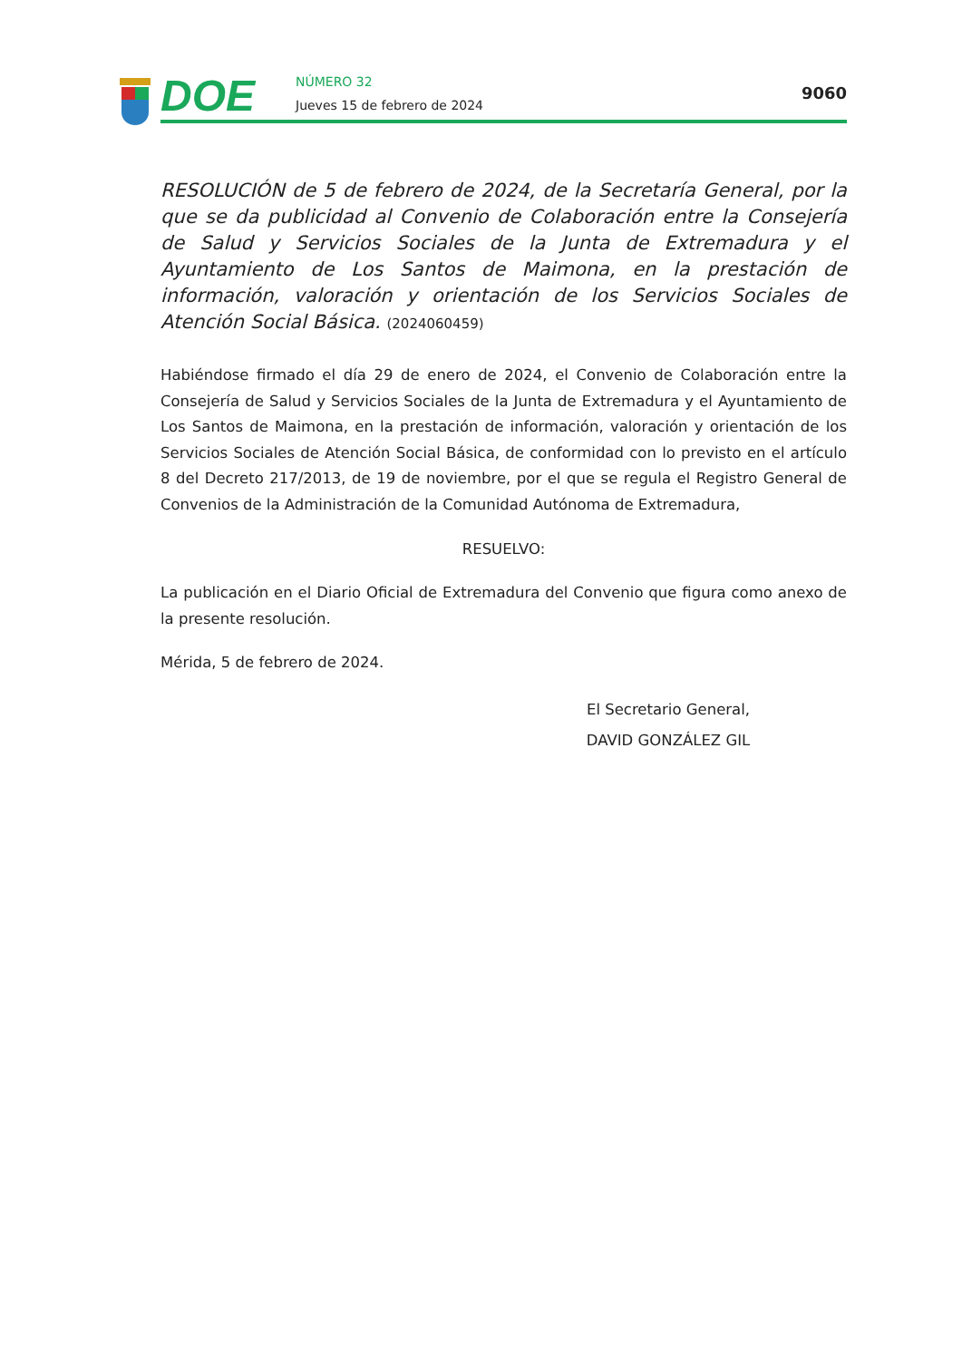DOE NÚMERO 32
Jueves 15 de febrero de 2024
9060
RESOLUCIÓN de 5 de febrero de 2024, de la Secretaría General, por la que se da publicidad al Convenio de Colaboración entre la Consejería de Salud y Servicios Sociales de la Junta de Extremadura y el Ayuntamiento de Los Santos de Maimona, en la prestación de información, valoración y orientación de los Servicios Sociales de Atención Social Básica. (2024060459)
Habiéndose firmado el día 29 de enero de 2024, el Convenio de Colaboración entre la Consejería de Salud y Servicios Sociales de la Junta de Extremadura y el Ayuntamiento de Los Santos de Maimona, en la prestación de información, valoración y orientación de los Servicios Sociales de Atención Social Básica, de conformidad con lo previsto en el artículo 8 del Decreto 217/2013, de 19 de noviembre, por el que se regula el Registro General de Convenios de la Administración de la Comunidad Autónoma de Extremadura,
RESUELVO:
La publicación en el Diario Oficial de Extremadura del Convenio que figura como anexo de la presente resolución.
Mérida, 5 de febrero de 2024.
El Secretario General,
DAVID GONZÁLEZ GIL